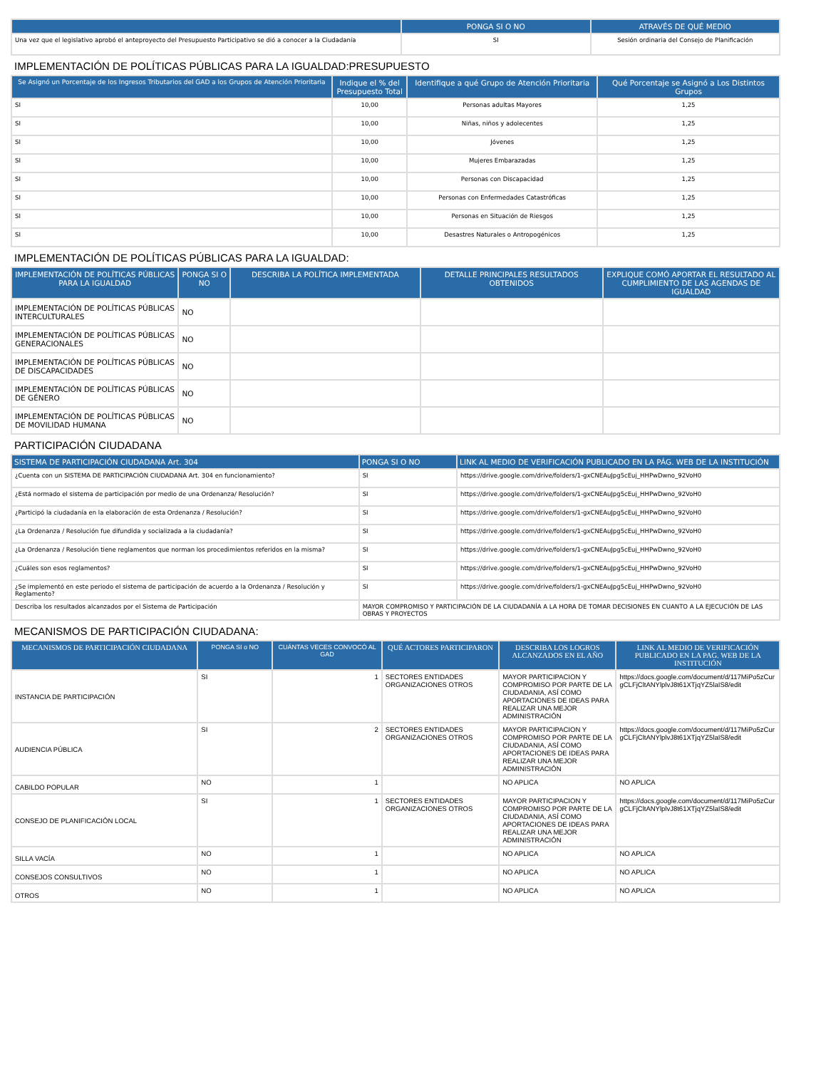| | PONGA SI O NO | ATRAVÉS DE QUÉ MEDIO |
| --- | --- | --- |
| Una vez que el legislativo aprobó el anteproyecto del Presupuesto Participativo se dió a conocer a la Ciudadanía | SI | Sesión ordinaria del Consejo de Planificación |
IMPLEMENTACIÓN DE POLÍTICAS PÚBLICAS PARA LA IGUALDAD:PRESUPUESTO
| Se Asignó un Porcentaje de los Ingresos Tributarios del GAD a los Grupos de Atención Prioritaria | Indique el % del Presupuesto Total | Identifique a qué Grupo de Atención Prioritaria | Qué Porcentaje se Asignó a Los Distintos Grupos |
| --- | --- | --- | --- |
| SI | 10,00 | Personas adultas Mayores | 1,25 |
| SI | 10,00 | Niñas, niños y adolecentes | 1,25 |
| SI | 10,00 | Jóvenes | 1,25 |
| SI | 10,00 | Mujeres Embarazadas | 1,25 |
| SI | 10,00 | Personas con Discapacidad | 1,25 |
| SI | 10,00 | Personas con Enfermedades Catastróficas | 1,25 |
| SI | 10,00 | Personas en Situación de Riesgos | 1,25 |
| SI | 10,00 | Desastres Naturales o Antropogénicos | 1,25 |
IMPLEMENTACIÓN DE POLÍTICAS PÚBLICAS PARA LA IGUALDAD:
| IMPLEMENTACIÓN DE POLÍTICAS PÚBLICAS PARA LA IGUALDAD | PONGA SI O NO | DESCRIBA LA POLÍTICA IMPLEMENTADA | DETALLE PRINCIPALES RESULTADOS OBTENIDOS | EXPLIQUE COMÓ APORTAR EL RESULTADO AL CUMPLIMIENTO DE LAS AGENDAS DE IGUALDAD |
| --- | --- | --- | --- | --- |
| IMPLEMENTACIÓN DE POLÍTICAS PÚBLICAS INTERCULTURALES | NO | | | |
| IMPLEMENTACIÓN DE POLÍTICAS PÚBLICAS GENERACIONALES | NO | | | |
| IMPLEMENTACIÓN DE POLÍTICAS PÚBLICAS DE DISCAPACIDADES | NO | | | |
| IMPLEMENTACIÓN DE POLÍTICAS PÚBLICAS DE GÉNERO | NO | | | |
| IMPLEMENTACIÓN DE POLÍTICAS PÚBLICAS DE MOVILIDAD HUMANA | NO | | | |
PARTICIPACIÓN CIUDADANA
| SISTEMA DE PARTICIPACIÓN CIUDADANA Art. 304 | PONGA SI O NO | LINK AL MEDIO DE VERIFICACIÓN PUBLICADO EN LA PÁG. WEB DE LA INSTITUCIÓN |
| --- | --- | --- |
| ¿Cuenta con un SISTEMA DE PARTICIPACIÓN CIUDADANA Art. 304 en funcionamiento? | SI | https://drive.google.com/drive/folders/1-gxCNEAuJpg5cEuj_HHPwDwno_92VoH0 |
| ¿Está normado el sistema de participación por medio de una Ordenanza/ Resolución? | SI | https://drive.google.com/drive/folders/1-gxCNEAuJpg5cEuj_HHPwDwno_92VoH0 |
| ¿Participó la ciudadanía en la elaboración de esta Ordenanza / Resolución? | SI | https://drive.google.com/drive/folders/1-gxCNEAuJpg5cEuj_HHPwDwno_92VoH0 |
| ¿La Ordenanza / Resolución fue difundida y socializada a la ciudadanía? | SI | https://drive.google.com/drive/folders/1-gxCNEAuJpg5cEuj_HHPwDwno_92VoH0 |
| ¿La Ordenanza / Resolución tiene reglamentos que norman los procedimientos referidos en la misma? | SI | https://drive.google.com/drive/folders/1-gxCNEAuJpg5cEuj_HHPwDwno_92VoH0 |
| ¿Cuáles son esos reglamentos? | SI | https://drive.google.com/drive/folders/1-gxCNEAuJpg5cEuj_HHPwDwno_92VoH0 |
| ¿Se implementó en este periodo el sistema de participación de acuerdo a la Ordenanza / Resolución y Reglamento? | SI | https://drive.google.com/drive/folders/1-gxCNEAuJpg5cEuj_HHPwDwno_92VoH0 |
| Describa los resultados alcanzados por el Sistema de Participación | MAYOR COMPROMISO Y PARTICIPACIÓN DE LA CIUDADANÍA A LA HORA DE TOMAR DECISIONES EN CUANTO A LA EJECUCIÓN DE LAS OBRAS Y PROYECTOS | |
MECANISMOS DE PARTICIPACIÓN CIUDADANA:
| MECANISMOS DE PARTICIPACIÓN CIUDADANA | PONGA SI o NO | CUÁNTAS VECES CONVOCÓ AL GAD | QUÉ ACTORES PARTICIPARON | DESCRIBA LOS LOGROS ALCANZADOS EN EL AÑO | LINK AL MEDIO DE VERIFICACIÓN PUBLICADO EN LA PAG. WEB DE LA INSTITUCIÓN |
| --- | --- | --- | --- | --- | --- |
| INSTANCIA DE PARTICIPACIÓN | SI | 1 | SECTORES ENTIDADES ORGANIZACIONES OTROS | MAYOR PARTICIPACION Y COMPROMISO POR PARTE DE LA CIUDADANIA, ASÍ COMO APORTACIONES DE IDEAS PARA REALIZAR UNA MEJOR ADMINISTRACIÓN | https://docs.google.com/document/d/117MiPo5zCurgCLFjCltANYlplvJ8t61XTjqYZ5laIS8/edit |
| AUDIENCIA PÚBLICA | SI | 2 | SECTORES ENTIDADES ORGANIZACIONES OTROS | MAYOR PARTICIPACION Y COMPROMISO POR PARTE DE LA CIUDADANIA, ASÍ COMO APORTACIONES DE IDEAS PARA REALIZAR UNA MEJOR ADMINISTRACIÓN | https://docs.google.com/document/d/117MiPo5zCurgCLFjCltANYlplvJ8t61XTjqYZ5laIS8/edit |
| CABILDO POPULAR | NO | 1 | | NO APLICA | NO APLICA |
| CONSEJO DE PLANIFICACIÓN LOCAL | SI | 1 | SECTORES ENTIDADES ORGANIZACIONES OTROS | MAYOR PARTICIPACION Y COMPROMISO POR PARTE DE LA CIUDADANIA, ASÍ COMO APORTACIONES DE IDEAS PARA REALIZAR UNA MEJOR ADMINISTRACIÓN | https://docs.google.com/document/d/117MiPo5zCurgCLFjCltANYlplvJ8t61XTjqYZ5laIS8/edit |
| SILLA VACÍA | NO | 1 | | NO APLICA | NO APLICA |
| CONSEJOS CONSULTIVOS | NO | 1 | | NO APLICA | NO APLICA |
| OTROS | NO | 1 | | NO APLICA | NO APLICA |